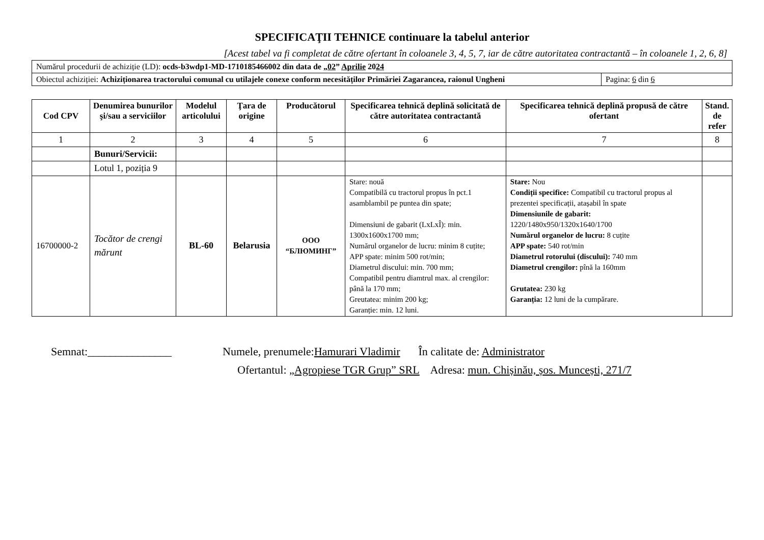SPECIFICAŢII TEHNICE continuare la tabelul anterior
[Acest tabel va fi completat de către ofertant în coloanele 3, 4, 5, 7, iar de către autoritatea contractantă – în coloanele 1, 2, 6, 8]
| Numărul procedurii de achiziție (LD): ocds-b3wdp1-MD-1710185466002 din data de „ 02 ” Aprilie 20 24 | |
| Obiectul achiziției: Achiziționarea tractorului comunal cu utilajele conexe conform necesităților Primăriei Zagarancea, raionul Ungheni | Pagina: 6 din 6 |
| Cod CPV | Denumirea bunurilor şi/sau a serviciilor | Modelul articolului | Ţara de origine | Producătorul | Specificarea tehnică deplină solicitată de către autoritatea contractantă | Specificarea tehnică deplină propusă de către ofertant | Stand. de refer |
| --- | --- | --- | --- | --- | --- | --- | --- |
| 1 | 2 | 3 | 4 | 5 | 6 | 7 | 8 |
| | Bunuri/Servicii: | | | | | | |
| | Lotul 1, poziția 9 | | | | | | |
| 16700000-2 | Tocător de crengi mărunt | BL-60 | Belarusia | OOO “БЛЮМИНГ” | Stare: nouă Compatibilă cu tractorul propus în pct.1 asamblambil pe puntea din spate; Dimensiuni de gabarit (LxLxÎ): min. 1300x1600x1700 mm; Numărul organelor de lucru: minim 8 cuțite; APP spate: minim 500 rot/min; Diametrul discului: min. 700 mm; Compatibil pentru diamtrul max. al crengilor: până la 170 mm; Greutatea: minim 200 kg; Garanție: min. 12 luni. | Stare: Nou Condiții specifice: Compatibil cu tractorul propus al prezentei specificații, atașabil în spate Dimensiunile de gabarit: 1220/1480x950/1320x1640/1700 Numărul organelor de lucru: 8 cuțite APP spate: 540 rot/min Diametrul rotorului (discului): 740 mm Diametrul crengilor: pînă la 160mm Grutatea: 230 kg Garanția: 12 luni de la cumpărare. | |
Semnat:_______________ Numele, prenumele:Hamurari Vladimir În calitate de: Administrator
Ofertantul: „Agropiese TGR Grup” SRL Adresa: mun. Chișinău, șos. Muncești, 271/7